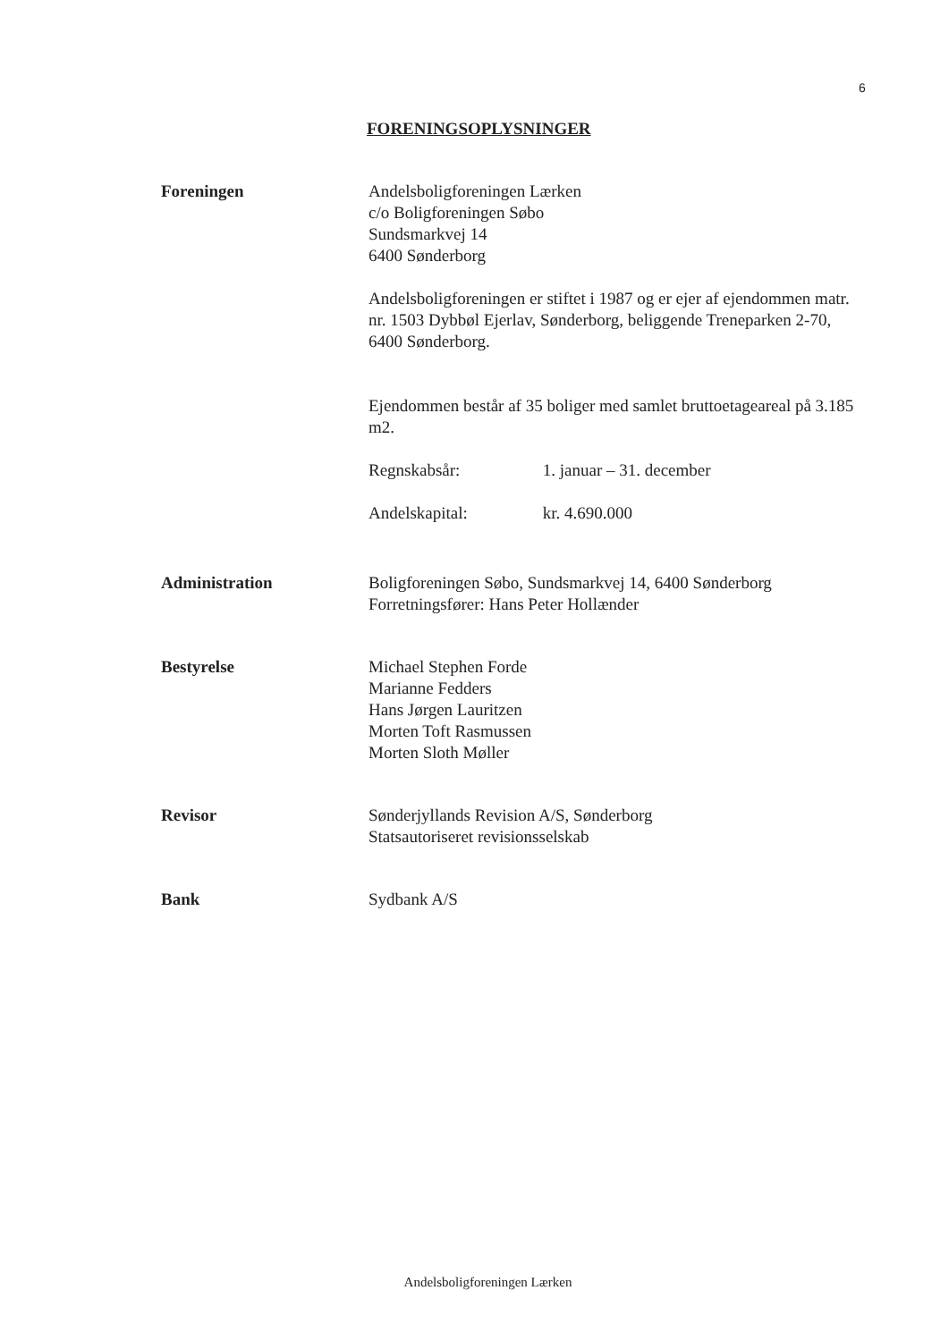6
FORENINGSOPLYSNINGER
Foreningen Andelsboligforeningen Lærken
c/o Boligforeningen Søbo
Sundsmarkvej 14
6400 Sønderborg
Andelsboligforeningen er stiftet i 1987 og er ejer af ejendommen matr. nr. 1503 Dybbøl Ejerlav, Sønderborg, beliggende Treneparken 2-70, 6400 Sønderborg.
Ejendommen består af 35 boliger med samlet bruttoetageareal på 3.185 m2.
Regnskabsår: 1. januar – 31. december
Andelskapital: kr. 4.690.000
Administration Boligforeningen Søbo, Sundsmarkvej 14, 6400 Sønderborg
Forretningsfører: Hans Peter Hollænder
Bestyrelse Michael Stephen Forde
Marianne Fedders
Hans Jørgen Lauritzen
Morten Toft Rasmussen
Morten Sloth Møller
Revisor Sønderjyllands Revision A/S, Sønderborg
Statsautoriseret revisionsselskab
Bank Sydbank A/S
Andelsboligforeningen Lærken